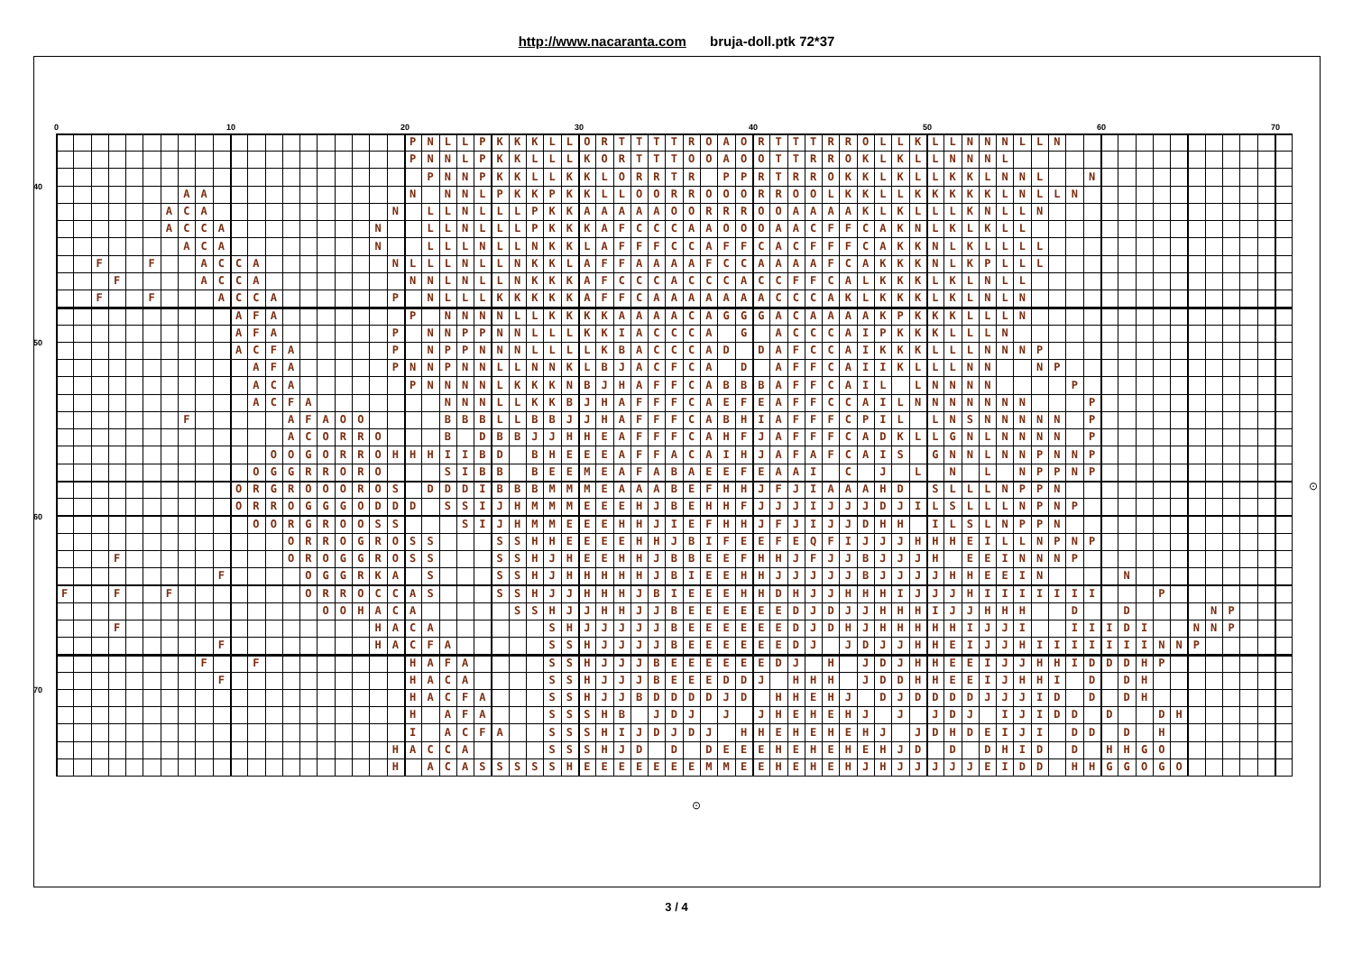http://www.nacaranta.com bruja-doll.ptk 72*37
0 10 20 30 40 50 60 70
PNLLPKKKLLORTTTTROAORTTTRROLLKLLNNNLLN
PNNLPKKLLLKORTTTOOAOOTTRROKLKLLNNNL
PNNPKKLLKKLORRTR PPRTRROKKLKLLKKLNNL N
40
AA N NNLPKKPKKLLOORROOORROOLKKLLKKKKKLNLLN
ACA N LLNLLLPKKAAAAAOORRROOAAAAKLKLLLKNLLN
ACCA N LLNLLLPKKKAFCCCAAOOOAACFFCAKNLKLKLL
ACA N LLLNLLNKKLAFFFCCAFFCACFFFCAKKNLKLLLL
F F ACCA NLLLNLLNKKLAFFAAAAFCCAAAAFCAKKKNLKPLLL
F ACCA NNLNLLNKKKAFCCCACCCACCFFCALKKKLKLNLL
F F ACCA P NLLLKKKKKAFFCAAAAAAACCCAKLKKKLKLNLN
AFA P NNNNLLKKKKAAAACAGGGACAAAAKPKKKLLLN
AFA P NNPPNNLLLKKIACCCA G ACCCAIPKKKLLLN
50
ACFA P NPPNNNLLLLKBACCCAD DAFCCAIKKKLLLNNNP
AFA PNNPNNLLNNKLBJACFCA D AFFCAIIKLLLNN NP
ACA PNNNNLKKKNBJHAFFCABBBAFFCAIL LNNNN P
ACFA NNNLLKKBJHAFFFCAEFEAFFCCAILNNNNNNN P
F AFAOO BBBLLBBJJHAFFFCABHIAFFFCPIL LNSNNNNN P
ACORRO B DBBJJHHEAFFFCAHFJAFFFCADKLLGNLNNNN P
OOGORROHHHIIBD BHEEEAFFACAIHJAFAFCAIS GNNLNNPNNP
OGGRRORO SIBB BEEMEAFABAEEFEAAI C J L N L NPPNP
ORGROOOROS DDDIBBBMMMEAAABEFHHJFJIAAAHD SLLLNPPN
ORROGGGODDD SSIJHMMMEEEHJBEHHFJJJIJJJDJILSLLLNPNP
60
OORGROOSS SIJHMMEEEHHJIEFHHJFJIJJDHH ILSLNPPN
ORROGROSS SSHHEEEEHHJBIFEEFEQFIJJJHHHEILLNPNP
F OROGGROSS SSHJHEEHHJBBEEFHHJFJJBJJJH EEINNNP
F OGGRKA S SSHJHHHHHJBIEEHHJJJJJBJJJJHHEEIN N
F F F ORROCCAS SSHJJHHHJBIEEEHHDHJJHHHIJJJHIIIIIII P
OOHACA SSHJJHHJJBEEEEEEDJDJJHHHIJJHHH D D NP
F HACA SHJJJJJBEEEEEEDJDHJHHHHHIJJI IIIDI NNP
F HACFA SSHJJJJBEEEEEEDJ JDJJHHEIJJHIIIIIIINNP
F F HAFA SSHJJJBEEEEEEDJ H JDJHHEEIJJHHIDDDHP
F HACA SSHJJJBEEEDDJ HHH JDDHHEEIJHHI D DH
70
HACFA SSHJJBDDDDJD HHEHJ DJDDDDJJJID D DH
H AFA SSSHB JDJ J JHEHEHJ J JDJ IJIDD D DH
I ACFA SSSHIJDJDJ HHEHEHEHJ JDHDEIJI DD D H
HACCA SSSHJD D DEEEHEHEHEHJD D DHID D HHGO
H ACASSSSSHEEEEEEEMMEEHEHEHJHJJJJJEIDD HHGGOGO
⊙
⊙
3 / 4